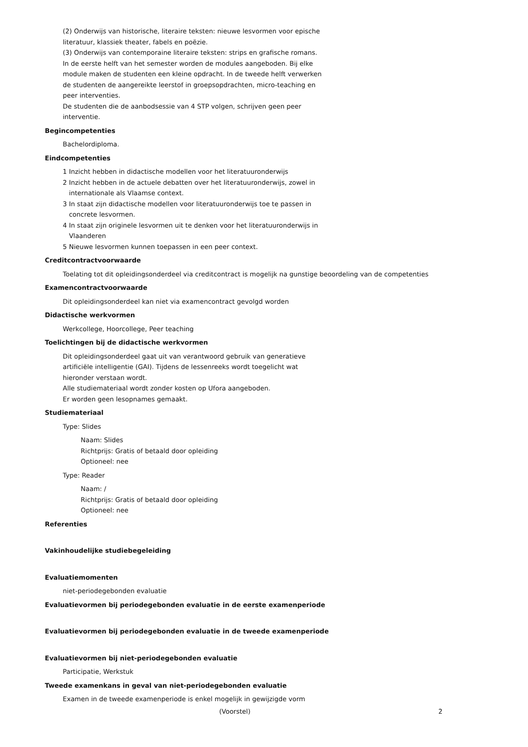(2) Onderwijs van historische, literaire teksten: nieuwe lesvormen voor epische literatuur, klassiek theater, fabels en poëzie.
(3) Onderwijs van contemporaine literaire teksten: strips en grafische romans.
In de eerste helft van het semester worden de modules aangeboden. Bij elke module maken de studenten een kleine opdracht. In de tweede helft verwerken de studenten de aangereikte leerstof in groepsopdrachten, micro-teaching en peer interventies.
De studenten die de aanbodsessie van 4 STP volgen, schrijven geen peer interventie.
Begincompetenties
Bachelordiploma.
Eindcompetenties
1 Inzicht hebben in didactische modellen voor het literatuuronderwijs
2 Inzicht hebben in de actuele debatten over het literatuuronderwijs, zowel in
internationale als Vlaamse context.
3 In staat zijn didactische modellen voor literatuuronderwijs toe te passen in
concrete lesvormen.
4 In staat zijn originele lesvormen uit te denken voor het literatuuronderwijs in
Vlaanderen
5 Nieuwe lesvormen kunnen toepassen in een peer context.
Creditcontractvoorwaarde
Toelating tot dit opleidingsonderdeel via creditcontract is mogelijk na gunstige beoordeling van de competenties
Examencontractvoorwaarde
Dit opleidingsonderdeel kan niet via examencontract gevolgd worden
Didactische werkvormen
Werkcollege, Hoorcollege, Peer teaching
Toelichtingen bij de didactische werkvormen
Dit opleidingsonderdeel gaat uit van verantwoord gebruik van generatieve artificiële intelligentie (GAI). Tijdens de lessenreeks wordt toegelicht wat hieronder verstaan wordt.
Alle studiemateriaal wordt zonder kosten op Ufora aangeboden.
Er worden geen lesopnames gemaakt.
Studiemateriaal
Type: Slides
Naam: Slides
Richtprijs: Gratis of betaald door opleiding
Optioneel: nee
Type: Reader
Naam: /
Richtprijs: Gratis of betaald door opleiding
Optioneel: nee
Referenties
Vakinhoudelijke studiebegeleiding
Evaluatiemomenten
niet-periodegebonden evaluatie
Evaluatievormen bij periodegebonden evaluatie in de eerste examenperiode
Evaluatievormen bij periodegebonden evaluatie in de tweede examenperiode
Evaluatievormen bij niet-periodegebonden evaluatie
Participatie, Werkstuk
Tweede examenkans in geval van niet-periodegebonden evaluatie
Examen in de tweede examenperiode is enkel mogelijk in gewijzigde vorm
(Voorstel) 2